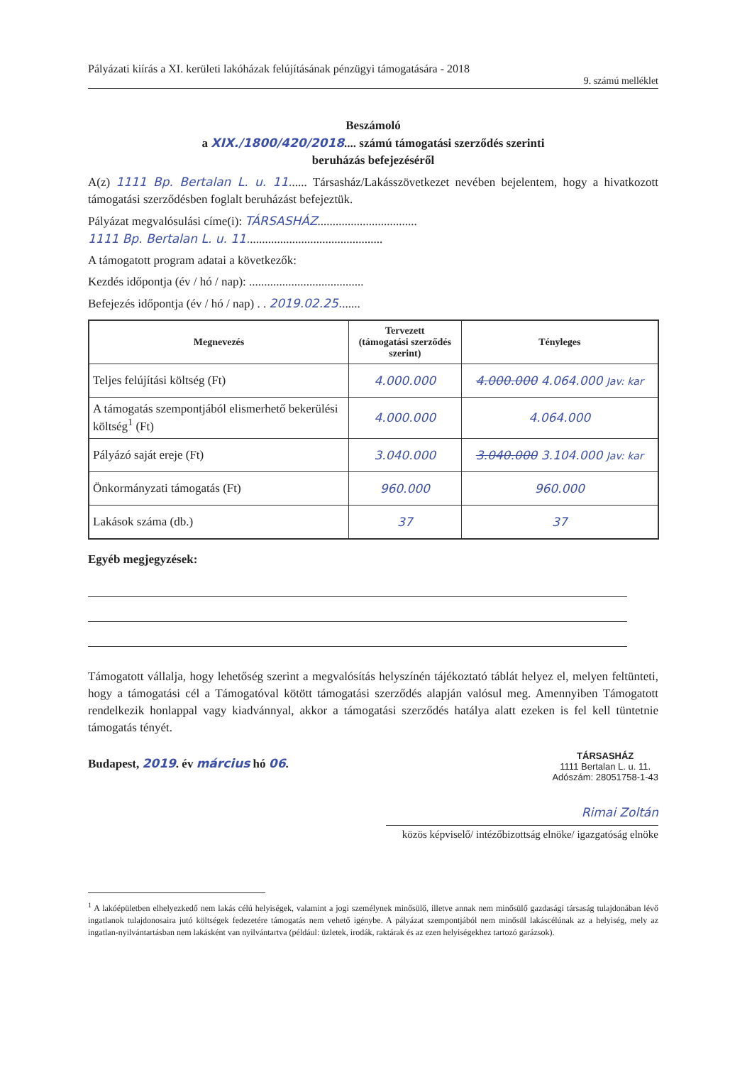Pályázati kiírás a XI. kerületi lakóházak felújításának pénzügyi támogatására - 2018
9. számú melléklet
Beszámoló
a XIX./1800/420/2018.... számú támogatási szerződés szerinti
beruházás befejezéséről
A(z) 1111 Bp. Bertalan L. u. 11...... Társasház/Lakásszövetkezet nevében bejelentem, hogy a hivatkozott támogatási szerződésben foglalt beruházást befejeztük.
Pályázat megvalósulási címe(i): TÁRSASHÁZ.................................
1111 Bp. Bertalan L. u. 11.............................................
A támogatott program adatai a következők:
Kezdés időpontja (év / hó / nap): ......................................
Befejezés időpontja (év / hó / nap) . . 2019.02.25.......
| Megnevezés | Tervezett (támogatási szerződés szerint) | Tényleges |
| --- | --- | --- |
| Teljes felújítási költség (Ft) | 4.000.000 | 4.000.000 4.064.000 Jav: kar |
| A támogatás szempontjából elismerhető bekerülési költség<sup>1</sup> (Ft) | 4.000.000 | 4.064.000 |
| Pályázó saját ereje (Ft) | 3.040.000 | 3.040.000 3.104.000 Jav: kar |
| Önkormányzati támogatás (Ft) | 960.000 | 960.000 |
| Lakások száma (db.) | 37 | 37 |
Egyéb megjegyzések:
Támogatott vállalja, hogy lehetőség szerint a megvalósítás helyszínén tájékoztató táblát helyez el, melyen feltünteti, hogy a támogatási cél a Támogatóval kötött támogatási szerződés alapján valósul meg. Amennyiben Támogatott rendelkezik honlappal vagy kiadvánnyal, akkor a támogatási szerződés hatálya alatt ezeken is fel kell tüntetnie támogatás tényét.
Budapest, 2019. év március hó 06.
TÁRSASHÁZ
1111 Bertalan L. u. 11.
Adószám: 28051758-1-43
Rimai Zoltán
közös képviselő/ intézőbizottság elnöke/ igazgatóság elnöke
<sup>1</sup> A lakóépületben elhelyezkedő nem lakás célú helyiségek, valamint a jogi személynek minősülő, illetve annak nem minősülő gazdasági társaság tulajdonában lévő ingatlanok tulajdonosaira jutó költségek fedezetére támogatás nem vehető igénybe. A pályázat szempontjából nem minősül lakáscélúnak az a helyiség, mely az ingatlan-nyilvántartásban nem lakásként van nyilvántartva (például: üzletek, irodák, raktárak és az ezen helyiségekhez tartozó garázsok).